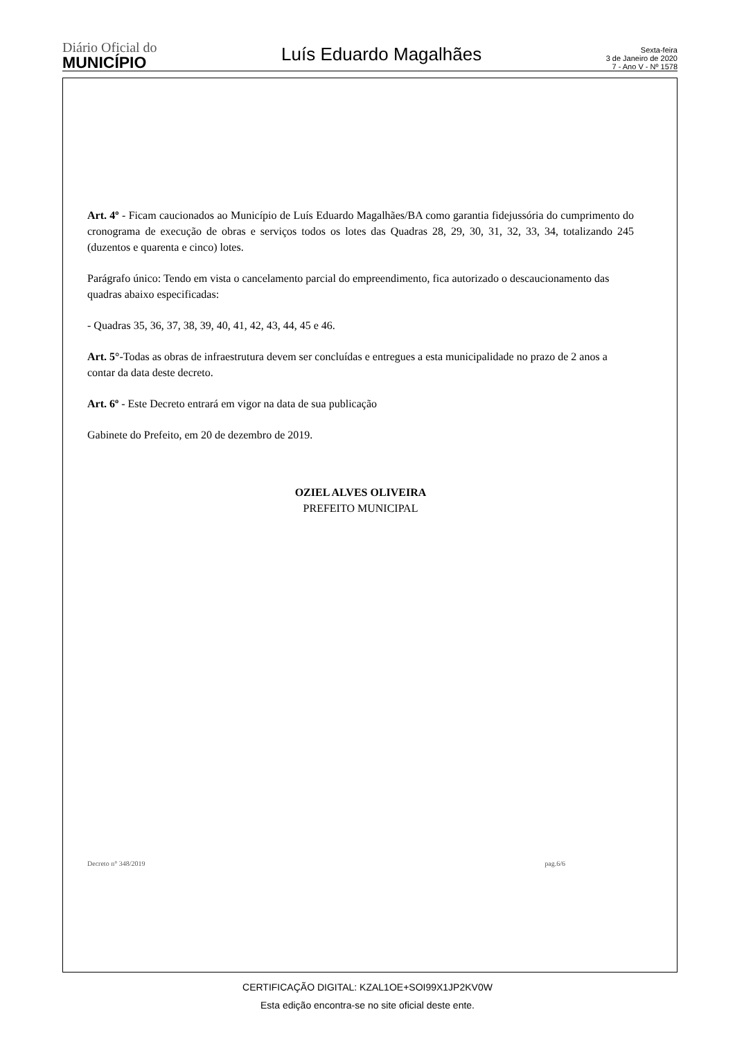Diário Oficial do
MUNICÍPIO
Luís Eduardo Magalhães
Sexta-feira
3 de Janeiro de 2020
7 - Ano V - Nº 1578
Art. 4º - Ficam caucionados ao Município de Luís Eduardo Magalhães/BA como garantia fidejussória do cumprimento do cronograma de execução de obras e serviços todos os lotes das Quadras 28, 29, 30, 31, 32, 33, 34, totalizando 245 (duzentos e quarenta e cinco) lotes.
Parágrafo único: Tendo em vista o cancelamento parcial do empreendimento, fica autorizado o descaucionamento das quadras abaixo especificadas:
- Quadras 35, 36, 37, 38, 39, 40, 41, 42, 43, 44, 45 e 46.
Art. 5°-Todas as obras de infraestrutura devem ser concluídas e entregues a esta municipalidade no prazo de 2 anos a contar da data deste decreto.
Art. 6º - Este Decreto entrará em vigor na data de sua publicação
Gabinete do Prefeito, em 20 de dezembro de 2019.
OZIEL ALVES OLIVEIRA
PREFEITO MUNICIPAL
Decreto n° 348/2019 pag.6/6
CERTIFICAÇÃO DIGITAL: KZAL1OE+SOI99X1JP2KV0W
Esta edição encontra-se no site oficial deste ente.